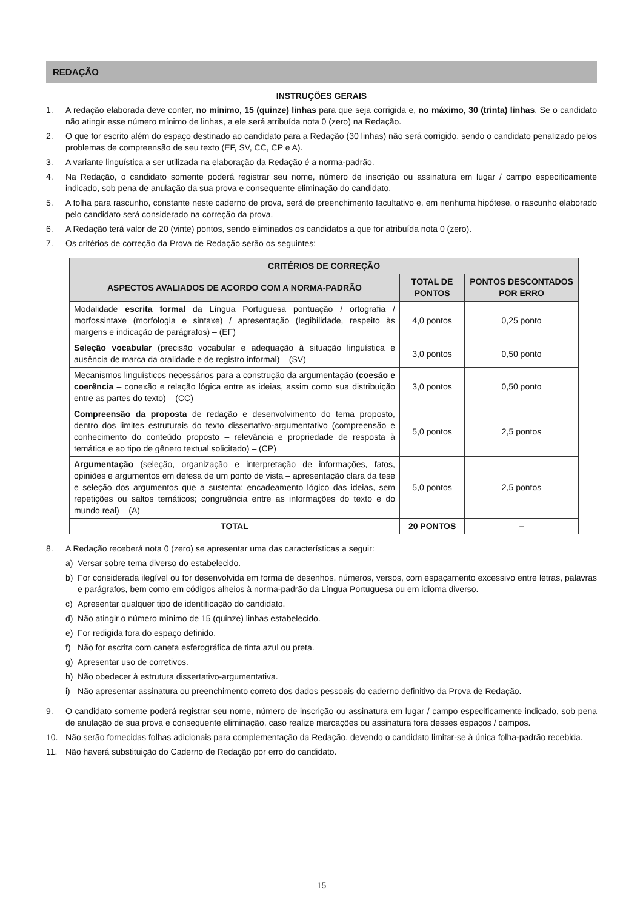REDAÇÃO
INSTRUÇÕES GERAIS
1. A redação elaborada deve conter, no mínimo, 15 (quinze) linhas para que seja corrigida e, no máximo, 30 (trinta) linhas. Se o candidato não atingir esse número mínimo de linhas, a ele será atribuída nota 0 (zero) na Redação.
2. O que for escrito além do espaço destinado ao candidato para a Redação (30 linhas) não será corrigido, sendo o candidato penalizado pelos problemas de compreensão de seu texto (EF, SV, CC, CP e A).
3. A variante linguística a ser utilizada na elaboração da Redação é a norma-padrão.
4. Na Redação, o candidato somente poderá registrar seu nome, número de inscrição ou assinatura em lugar / campo especificamente indicado, sob pena de anulação da sua prova e consequente eliminação do candidato.
5. A folha para rascunho, constante neste caderno de prova, será de preenchimento facultativo e, em nenhuma hipótese, o rascunho elaborado pelo candidato será considerado na correção da prova.
6. A Redação terá valor de 20 (vinte) pontos, sendo eliminados os candidatos a que for atribuída nota 0 (zero).
7. Os critérios de correção da Prova de Redação serão os seguintes:
| CRITÉRIOS DE CORREÇÃO | | |
| --- | --- | --- |
| ASPECTOS AVALIADOS DE ACORDO COM A NORMA-PADRÃO | TOTAL DE PONTOS | PONTOS DESCONTADOS POR ERRO |
| Modalidade escrita formal da Língua Portuguesa pontuação / ortografia / morfossintaxe (morfologia e sintaxe) / apresentação (legibilidade, respeito às margens e indicação de parágrafos) – (EF) | 4,0 pontos | 0,25 ponto |
| Seleção vocabular (precisão vocabular e adequação à situação linguística e ausência de marca da oralidade e de registro informal) – (SV) | 3,0 pontos | 0,50 ponto |
| Mecanismos linguísticos necessários para a construção da argumentação ( coesão e coerência – conexão e relação lógica entre as ideias, assim como sua distribuição entre as partes do texto) – (CC) | 3,0 pontos | 0,50 ponto |
| Compreensão da proposta de redação e desenvolvimento do tema proposto, dentro dos limites estruturais do texto dissertativo-argumentativo (compreensão e conhecimento do conteúdo proposto – relevância e propriedade de resposta à temática e ao tipo de gênero textual solicitado) – (CP) | 5,0 pontos | 2,5 pontos |
| Argumentação (seleção, organização e interpretação de informações, fatos, opiniões e argumentos em defesa de um ponto de vista – apresentação clara da tese e seleção dos argumentos que a sustenta; encadeamento lógico das ideias, sem repetições ou saltos temáticos; congruência entre as informações do texto e do mundo real) – (A) | 5,0 pontos | 2,5 pontos |
| TOTAL | 20 PONTOS | – |
8. A Redação receberá nota 0 (zero) se apresentar uma das características a seguir:
a) Versar sobre tema diverso do estabelecido.
b) For considerada ilegível ou for desenvolvida em forma de desenhos, números, versos, com espaçamento excessivo entre letras, palavras e parágrafos, bem como em códigos alheios à norma-padrão da Língua Portuguesa ou em idioma diverso.
c) Apresentar qualquer tipo de identificação do candidato.
d) Não atingir o número mínimo de 15 (quinze) linhas estabelecido.
e) For redigida fora do espaço definido.
f) Não for escrita com caneta esferográfica de tinta azul ou preta.
g) Apresentar uso de corretivos.
h) Não obedecer à estrutura dissertativo-argumentativa.
i) Não apresentar assinatura ou preenchimento correto dos dados pessoais do caderno definitivo da Prova de Redação.
9. O candidato somente poderá registrar seu nome, número de inscrição ou assinatura em lugar / campo especificamente indicado, sob pena de anulação de sua prova e consequente eliminação, caso realize marcações ou assinatura fora desses espaços / campos.
10. Não serão fornecidas folhas adicionais para complementação da Redação, devendo o candidato limitar-se à única folha-padrão recebida.
11. Não haverá substituição do Caderno de Redação por erro do candidato.
15